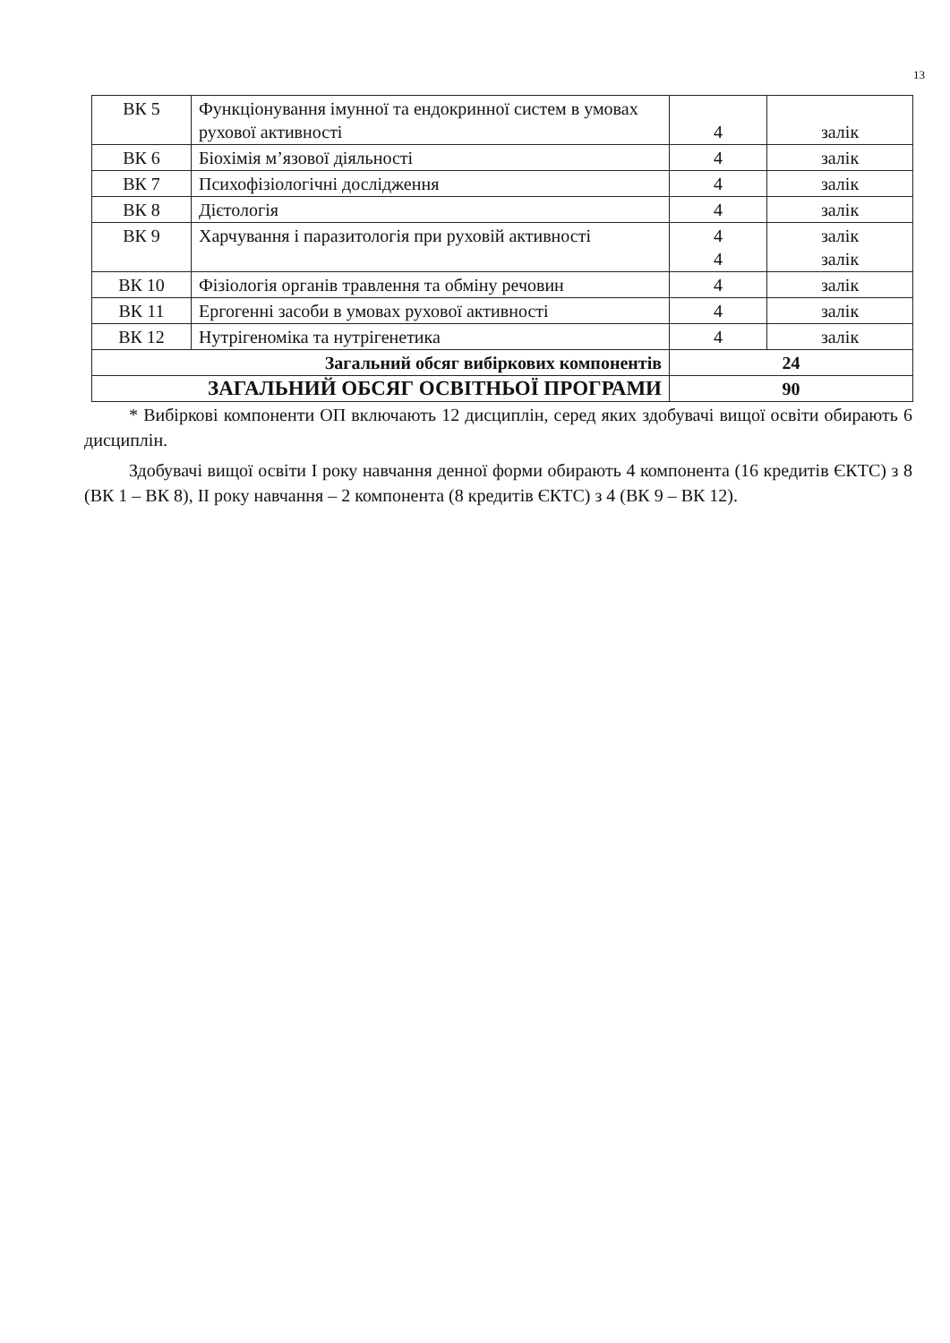13
| ВК 5 | Функціонування імунної та ендокринної систем в умовах рухової активності | 4 | залік |
| ВК 6 | Біохімія м’язової діяльності | 4 | залік |
| ВК 7 | Психофізіологічні дослідження | 4 | залік |
| ВК 8 | Дієтологія | 4 | залік |
| ВК 9 | Харчування і паразитологія при руховій активності | 4 4 | залік залік |
| ВК 10 | Фізіологія органів травлення та обміну речовин | 4 | залік |
| ВК 11 | Ергогенні засоби в умовах рухової активності | 4 | залік |
| ВК 12 | Нутрігеноміка та нутрігенетика | 4 | залік |
| Загальний обсяг вибіркових компонентів | | 24 | |
| ЗАГАЛЬНИЙ ОБСЯГ ОСВІТНЬОЇ ПРОГРАМИ | | 90 | |
* Вибіркові компоненти ОП включають 12 дисциплін, серед яких здобувачі вищої освіти обирають 6 дисциплін.
Здобувачі вищої освіти І року навчання денної форми обирають 4 компонента (16 кредитів ЄКТС) з 8 (ВК 1 – ВК 8), ІІ року навчання – 2 компонента (8 кредитів ЄКТС) з 4 (ВК 9 – ВК 12).